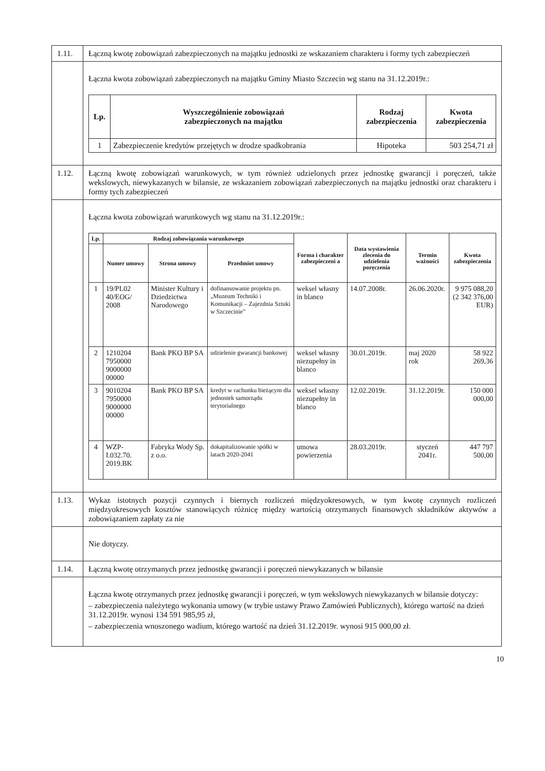| 1.11. | Łączną kwotę zobowiązań zabezpieczonych na majątku jednostki ze wskazaniem charakteru i formy tych zabezpieczeń |
| | Łączna kwota zobowiązań zabezpieczonych na majątku Gminy Miasto Szczecin wg stanu na 31.12.2019r.: / Lp. / Wyszczególnienie zobowiązań zabezpieczonych na majątku / Rodzaj zabezpieczenia / Kwota zabezpieczenia / / --- / --- / --- / --- / / 1 / Zabezpieczenie kredytów przejętych w drodze spadkobrania / Hipoteka / 503 254,71 zł / |
| 1.12. | Łączną kwotę zobowiązań warunkowych, w tym również udzielonych przez jednostkę gwarancji i poręczeń, także wekslowych, niewykazanych w bilansie, ze wskazaniem zobowiązań zabezpieczonych na majątku jednostki oraz charakteru i formy tych zabezpieczeń |
| | Łączna kwota zobowiązań warunkowych wg stanu na 31.12.2019r.: / Lp. / Rodzaj zobowiązania warunkowego / / / Forma i charakter zabezpieczeni a / Data wystawienia zlecenia do udzielenia poręczenia / Termin ważności / Kwota zabezpieczenia / / --- / --- / --- / --- / --- / --- / --- / --- / / / Numer umowy / Strona umowy / Przedmiot umowy / / / / / / 1 / 19/PL02 40/EOG/ 2008 / Minister Kultury i Dziedzictwa Narodowego / dofinansowanie projektu pn. „Muzeum Techniki i Komunikacji – Zajezdnia Sztuki w Szczecinie” / weksel własny in blanco / 14.07.2008r. / 26.06.2020r. / 9 975 088,20 (2 342 376,00 EUR) / / 2 / 1210204 7950000 9000000 00000 / Bank PKO BP SA / udzielenie gwarancji bankowej / weksel własny niezupełny in blanco / 30.01.2019r. / maj 2020 rok / 58 922 269,36 / / 3 / 9010204 7950000 9000000 00000 / Bank PKO BP SA / kredyt w rachunku bieżącym dla jednostek samorządu terytorialnego / weksel własny niezupełny in blanco / 12.02.2019r. / 31.12.2019r. / 150 000 000,00 / / 4 / WZP-I.032.70. 2019.BK / Fabryka Wody Sp. z o.o. / dokapitalizowanie spółki w latach 2020-2041 / umowa powierzenia / 28.03.2019r. / styczeń 2041r. / 447 797 500,00 / |
| 1.13. | Wykaz istotnych pozycji czynnych i biernych rozliczeń międzyokresowych, w tym kwotę czynnych rozliczeń międzyokresowych kosztów stanowiących różnicę między wartością otrzymanych finansowych składników aktywów a zobowiązaniem zapłaty za nie |
| | Nie dotyczy. |
| 1.14. | Łączną kwotę otrzymanych przez jednostkę gwarancji i poręczeń niewykazanych w bilansie |
| | Łączna kwotę otrzymanych przez jednostkę gwarancji i poręczeń, w tym wekslowych niewykazanych w bilansie dotyczy: – zabezpieczenia należytego wykonania umowy (w trybie ustawy Prawo Zamówień Publicznych), którego wartość na dzień 31.12.2019r. wynosi 134 591 985,95 zł, – zabezpieczenia wnoszonego wadium, którego wartość na dzień 31.12.2019r. wynosi 915 000,00 zł. |
10